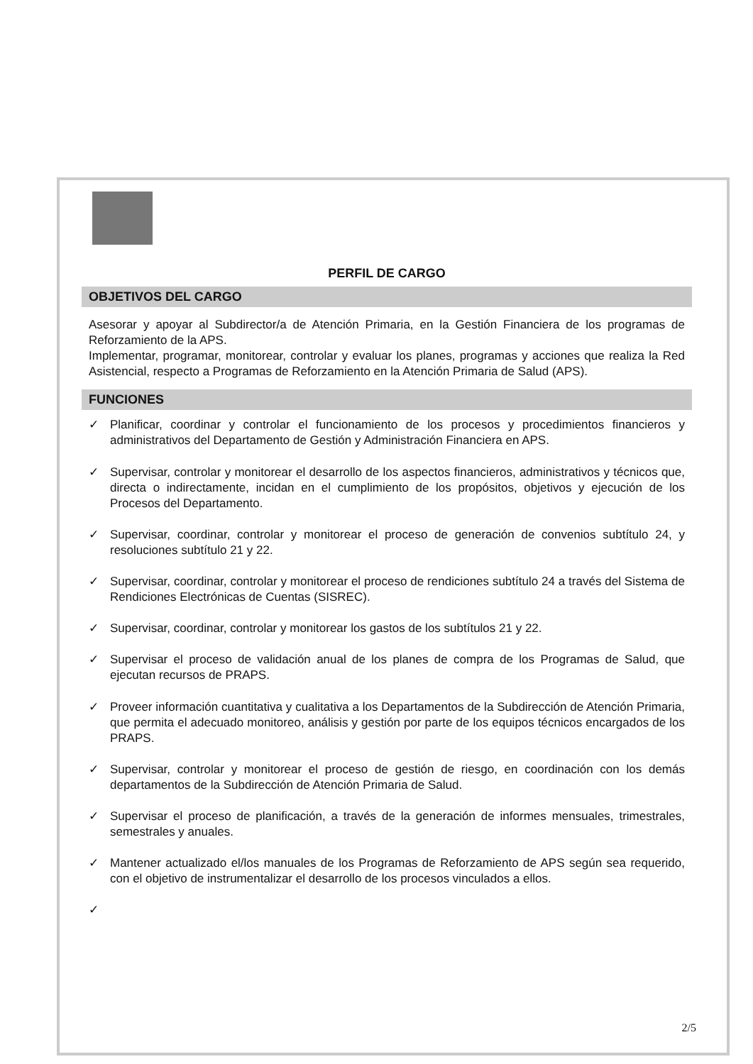PERFIL DE CARGO
OBJETIVOS DEL CARGO
Asesorar y apoyar al Subdirector/a de Atención Primaria, en la Gestión Financiera de los programas de Reforzamiento de la APS.
Implementar, programar, monitorear, controlar y evaluar los planes, programas y acciones que realiza la Red Asistencial, respecto a Programas de Reforzamiento en la Atención Primaria de Salud (APS).
FUNCIONES
✓ Planificar, coordinar y controlar el funcionamiento de los procesos y procedimientos financieros y administrativos del Departamento de Gestión y Administración Financiera en APS.
✓ Supervisar, controlar y monitorear el desarrollo de los aspectos financieros, administrativos y técnicos que, directa o indirectamente, incidan en el cumplimiento de los propósitos, objetivos y ejecución de los Procesos del Departamento.
✓ Supervisar, coordinar, controlar y monitorear el proceso de generación de convenios subtítulo 24, y resoluciones subtítulo 21 y 22.
✓ Supervisar, coordinar, controlar y monitorear el proceso de rendiciones subtítulo 24 a través del Sistema de Rendiciones Electrónicas de Cuentas (SISREC).
✓ Supervisar, coordinar, controlar y monitorear los gastos de los subtítulos 21 y 22.
✓ Supervisar el proceso de validación anual de los planes de compra de los Programas de Salud, que ejecutan recursos de PRAPS.
✓ Proveer información cuantitativa y cualitativa a los Departamentos de la Subdirección de Atención Primaria, que permita el adecuado monitoreo, análisis y gestión por parte de los equipos técnicos encargados de los PRAPS.
✓ Supervisar, controlar y monitorear el proceso de gestión de riesgo, en coordinación con los demás departamentos de la Subdirección de Atención Primaria de Salud.
✓ Supervisar el proceso de planificación, a través de la generación de informes mensuales, trimestrales, semestrales y anuales.
✓ Mantener actualizado el/los manuales de los Programas de Reforzamiento de APS según sea requerido, con el objetivo de instrumentalizar el desarrollo de los procesos vinculados a ellos.
✓
2/5